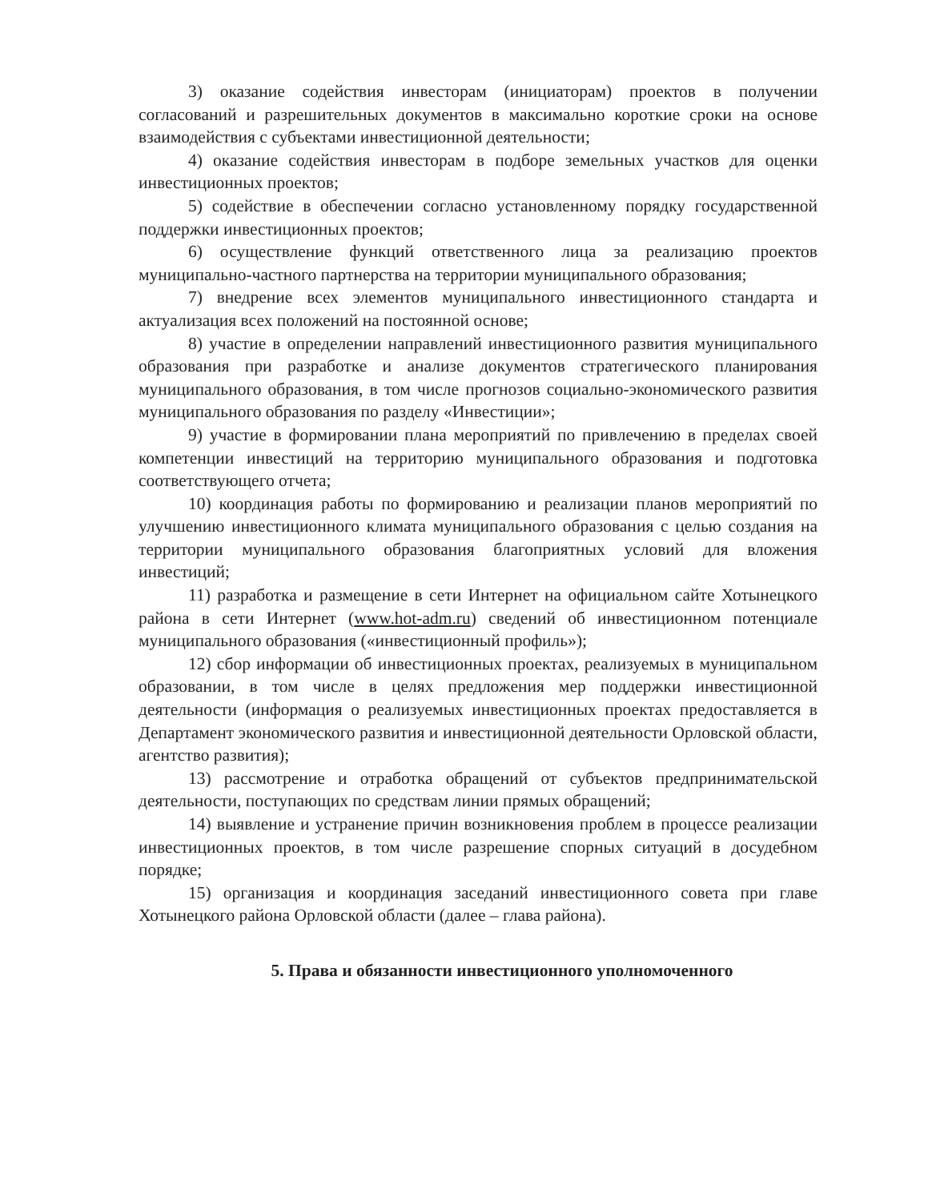3) оказание содействия инвесторам (инициаторам) проектов в получении согласований и разрешительных документов в максимально короткие сроки на основе взаимодействия с субъектами инвестиционной деятельности;
4) оказание содействия инвесторам в подборе земельных участков для оценки инвестиционных проектов;
5) содействие в обеспечении согласно установленному порядку государственной поддержки инвестиционных проектов;
6) осуществление функций ответственного лица за реализацию проектов муниципально-частного партнерства на территории муниципального образования;
7) внедрение всех элементов муниципального инвестиционного стандарта и актуализация всех положений на постоянной основе;
8) участие в определении направлений инвестиционного развития муниципального образования при разработке и анализе документов стратегического планирования муниципального образования, в том числе прогнозов социально-экономического развития муниципального образования по разделу «Инвестиции»;
9) участие в формировании плана мероприятий по привлечению в пределах своей компетенции инвестиций на территорию муниципального образования и подготовка соответствующего отчета;
10) координация работы по формированию и реализации планов мероприятий по улучшению инвестиционного климата муниципального образования с целью создания на территории муниципального образования благоприятных условий для вложения инвестиций;
11) разработка и размещение в сети Интернет на официальном сайте Хотынецкого района в сети Интернет (www.hot-adm.ru) сведений об инвестиционном потенциале муниципального образования («инвестиционный профиль»);
12) сбор информации об инвестиционных проектах, реализуемых в муниципальном образовании, в том числе в целях предложения мер поддержки инвестиционной деятельности (информация о реализуемых инвестиционных проектах предоставляется в Департамент экономического развития и инвестиционной деятельности Орловской области, агентство развития);
13) рассмотрение и отработка обращений от субъектов предпринимательской деятельности, поступающих по средствам линии прямых обращений;
14) выявление и устранение причин возникновения проблем в процессе реализации инвестиционных проектов, в том числе разрешение спорных ситуаций в досудебном порядке;
15) организация и координация заседаний инвестиционного совета при главе Хотынецкого района Орловской области (далее – глава района).
5. Права и обязанности инвестиционного уполномоченного